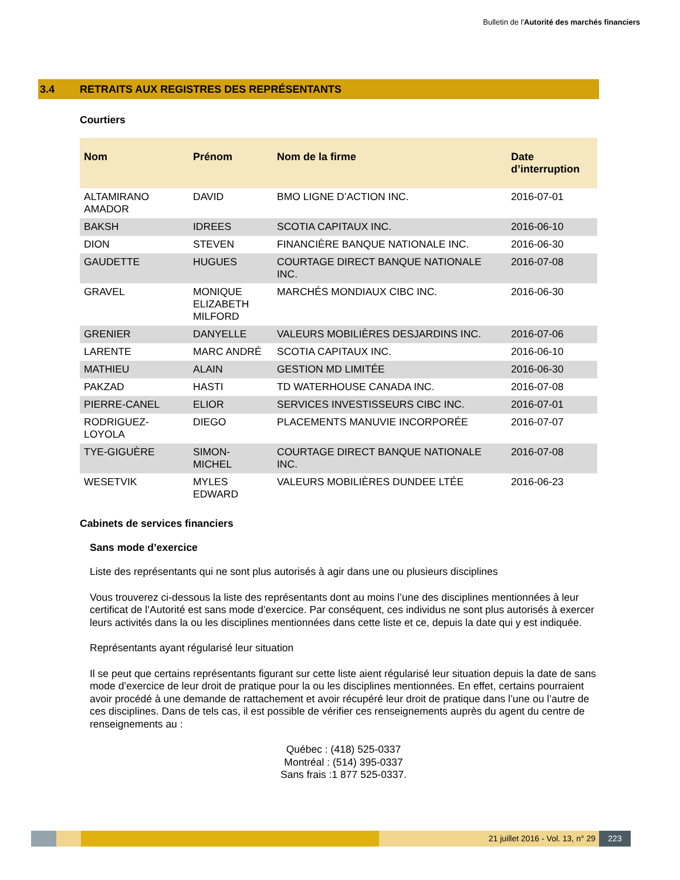Bulletin de l'Autorité des marchés financiers
3.4 RETRAITS AUX REGISTRES DES REPRÉSENTANTS
Courtiers
| Nom | Prénom | Nom de la firme | Date d’interruption |
| --- | --- | --- | --- |
| ALTAMIRANO AMADOR | DAVID | BMO LIGNE D’ACTION INC. | 2016-07-01 |
| BAKSH | IDREES | SCOTIA CAPITAUX INC. | 2016-06-10 |
| DION | STEVEN | FINANCIÈRE BANQUE NATIONALE INC. | 2016-06-30 |
| GAUDETTE | HUGUES | COURTAGE DIRECT BANQUE NATIONALE INC. | 2016-07-08 |
| GRAVEL | MONIQUE ELIZABETH MILFORD | MARCHÉS MONDIAUX CIBC INC. | 2016-06-30 |
| GRENIER | DANYELLE | VALEURS MOBILIÈRES DESJARDINS INC. | 2016-07-06 |
| LARENTE | MARC ANDRÉ | SCOTIA CAPITAUX INC. | 2016-06-10 |
| MATHIEU | ALAIN | GESTION MD LIMITÉE | 2016-06-30 |
| PAKZAD | HASTI | TD WATERHOUSE CANADA INC. | 2016-07-08 |
| PIERRE-CANEL | ELIOR | SERVICES INVESTISSEURS CIBC INC. | 2016-07-01 |
| RODRIGUEZ-LOYOLA | DIEGO | PLACEMENTS MANUVIE INCORPORÉE | 2016-07-07 |
| TYE-GIGUÈRE | SIMON-MICHEL | COURTAGE DIRECT BANQUE NATIONALE INC. | 2016-07-08 |
| WESETVIK | MYLES EDWARD | VALEURS MOBILIÈRES DUNDEE LTÉE | 2016-06-23 |
Cabinets de services financiers
Sans mode d’exercice
Liste des représentants qui ne sont plus autorisés à agir dans une ou plusieurs disciplines
Vous trouverez ci-dessous la liste des représentants dont au moins l’une des disciplines mentionnées à leur certificat de l’Autorité est sans mode d’exercice. Par conséquent, ces individus ne sont plus autorisés à exercer leurs activités dans la ou les disciplines mentionnées dans cette liste et ce, depuis la date qui y est indiquée.
Représentants ayant régularisé leur situation
Il se peut que certains représentants figurant sur cette liste aient régularisé leur situation depuis la date de sans mode d’exercice de leur droit de pratique pour la ou les disciplines mentionnées. En effet, certains pourraient avoir procédé à une demande de rattachement et avoir récupéré leur droit de pratique dans l’une ou l’autre de ces disciplines. Dans de tels cas, il est possible de vérifier ces renseignements auprès du agent du centre de renseignements au :
Québec : (418) 525-0337
Montréal : (514) 395-0337
Sans frais :1 877 525-0337.
21 juillet 2016 - Vol. 13, n° 29
223